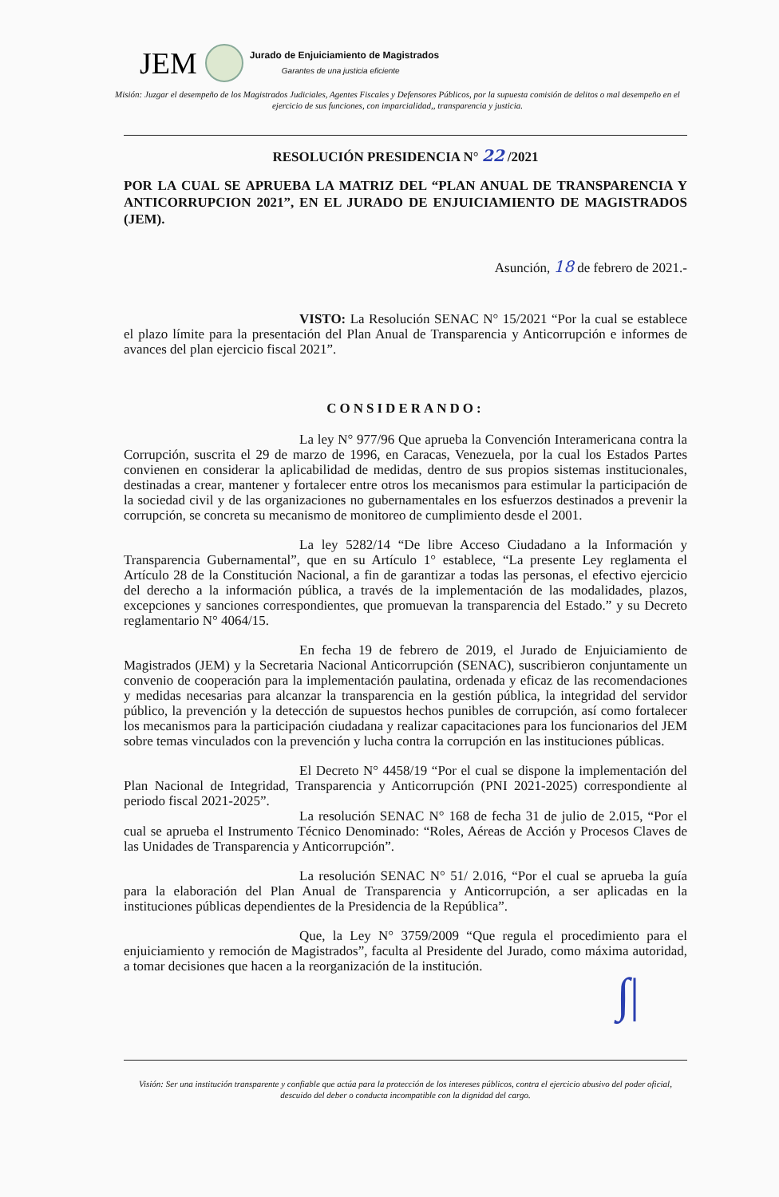JEM Jurado de Enjuiciamiento de Magistrados
Garantes de una justicia eficiente
Misión: Juzgar el desempeño de los Magistrados Judiciales, Agentes Fiscales y Defensores Públicos, por la supuesta comisión de delitos o mal desempeño en el ejercicio de sus funciones, con imparcialidad,, transparencia y justicia.
RESOLUCIÓN PRESIDENCIA N° 22 /2021
POR LA CUAL SE APRUEBA LA MATRIZ DEL “PLAN ANUAL DE TRANSPARENCIA Y ANTICORRUPCION 2021”, EN EL JURADO DE ENJUICIAMIENTO DE MAGISTRADOS (JEM).
Asunción, 18 de febrero de 2021.-
VISTO: La Resolución SENAC N° 15/2021 “Por la cual se establece el plazo límite para la presentación del Plan Anual de Transparencia y Anticorrupción e informes de avances del plan ejercicio fiscal 2021”.
CONSIDERANDO:
La ley N° 977/96 Que aprueba la Convención Interamericana contra la Corrupción, suscrita el 29 de marzo de 1996, en Caracas, Venezuela, por la cual los Estados Partes convienen en considerar la aplicabilidad de medidas, dentro de sus propios sistemas institucionales, destinadas a crear, mantener y fortalecer entre otros los mecanismos para estimular la participación de la sociedad civil y de las organizaciones no gubernamentales en los esfuerzos destinados a prevenir la corrupción, se concreta su mecanismo de monitoreo de cumplimiento desde el 2001.
La ley 5282/14 “De libre Acceso Ciudadano a la Información y Transparencia Gubernamental”, que en su Artículo 1° establece, “La presente Ley reglamenta el Artículo 28 de la Constitución Nacional, a fin de garantizar a todas las personas, el efectivo ejercicio del derecho a la información pública, a través de la implementación de las modalidades, plazos, excepciones y sanciones correspondientes, que promuevan la transparencia del Estado.” y su Decreto reglamentario N° 4064/15.
En fecha 19 de febrero de 2019, el Jurado de Enjuiciamiento de Magistrados (JEM) y la Secretaria Nacional Anticorrupción (SENAC), suscribieron conjuntamente un convenio de cooperación para la implementación paulatina, ordenada y eficaz de las recomendaciones y medidas necesarias para alcanzar la transparencia en la gestión pública, la integridad del servidor público, la prevención y la detección de supuestos hechos punibles de corrupción, así como fortalecer los mecanismos para la participación ciudadana y realizar capacitaciones para los funcionarios del JEM sobre temas vinculados con la prevención y lucha contra la corrupción en las instituciones públicas.
El Decreto N° 4458/19 “Por el cual se dispone la implementación del Plan Nacional de Integridad, Transparencia y Anticorrupción (PNI 2021-2025) correspondiente al periodo fiscal 2021-2025”.
La resolución SENAC N° 168 de fecha 31 de julio de 2.015, “Por el cual se aprueba el Instrumento Técnico Denominado: “Roles, Aéreas de Acción y Procesos Claves de las Unidades de Transparencia y Anticorrupción”.
La resolución SENAC N° 51/ 2.016, “Por el cual se aprueba la guía para la elaboración del Plan Anual de Transparencia y Anticorrupción, a ser aplicadas en la instituciones públicas dependientes de la Presidencia de la República”.
Que, la Ley N° 3759/2009 “Que regula el procedimiento para el enjuiciamiento y remoción de Magistrados”, faculta al Presidente del Jurado, como máxima autoridad, a tomar decisiones que hacen a la reorganización de la institución.
∫|
Visión: Ser una institución transparente y confiable que actúa para la protección de los intereses públicos, contra el ejercicio abusivo del poder oficial, descuido del deber o conducta incompatible con la dignidad del cargo.